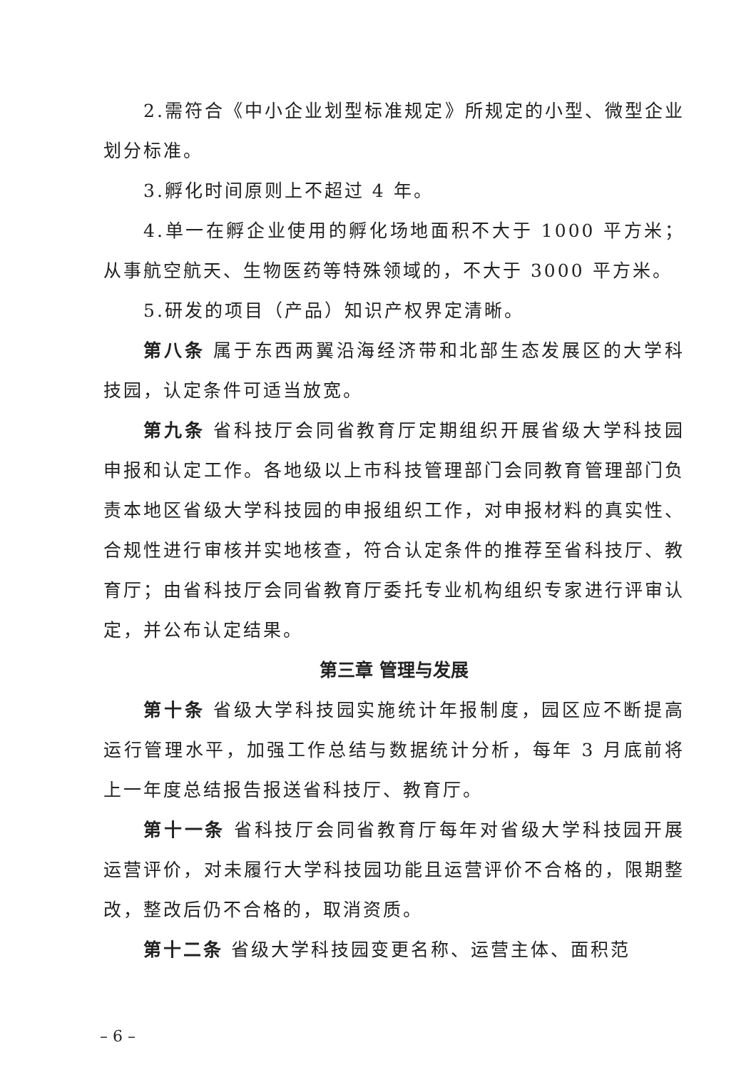2.需符合《中小企业划型标准规定》所规定的小型、微型企业划分标准。
3.孵化时间原则上不超过 4 年。
4.单一在孵企业使用的孵化场地面积不大于 1000 平方米；从事航空航天、生物医药等特殊领域的，不大于 3000 平方米。
5.研发的项目（产品）知识产权界定清晰。
第八条 属于东西两翼沿海经济带和北部生态发展区的大学科技园，认定条件可适当放宽。
第九条 省科技厅会同省教育厅定期组织开展省级大学科技园申报和认定工作。各地级以上市科技管理部门会同教育管理部门负责本地区省级大学科技园的申报组织工作，对申报材料的真实性、合规性进行审核并实地核查，符合认定条件的推荐至省科技厅、教育厅；由省科技厅会同省教育厅委托专业机构组织专家进行评审认定，并公布认定结果。
第三章 管理与发展
第十条 省级大学科技园实施统计年报制度，园区应不断提高运行管理水平，加强工作总结与数据统计分析，每年 3 月底前将上一年度总结报告报送省科技厅、教育厅。
第十一条 省科技厅会同省教育厅每年对省级大学科技园开展运营评价，对未履行大学科技园功能且运营评价不合格的，限期整改，整改后仍不合格的，取消资质。
第十二条 省级大学科技园变更名称、运营主体、面积范
– 6 –